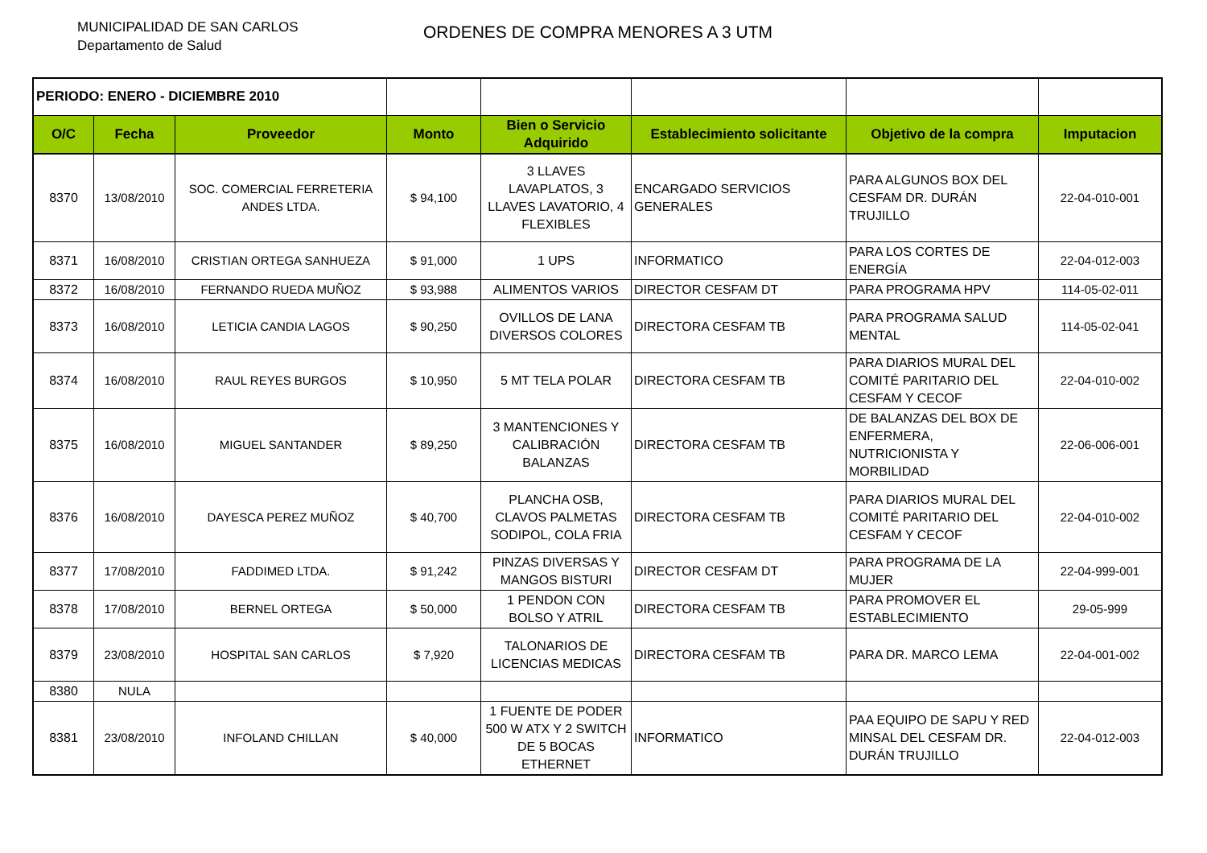MUNICIPALIDAD DE SAN CARLOS
Departamento de Salud
ORDENES DE COMPRA MENORES A 3 UTM
| PERIODO: ENERO - DICIEMBRE 2010 | | | | | | | |
| O/C | Fecha | Proveedor | Monto | Bien o Servicio Adquirido | Establecimiento solicitante | Objetivo de la compra | Imputacion |
| 8370 | 13/08/2010 | SOC. COMERCIAL FERRETERIA ANDES LTDA. | $ 94,100 | 3 LLAVES LAVAPLATOS, 3 LLAVES LAVATORIO, 4 FLEXIBLES | ENCARGADO SERVICIOS GENERALES | PARA ALGUNOS BOX DEL CESFAM DR. DURÁN TRUJILLO | 22-04-010-001 |
| 8371 | 16/08/2010 | CRISTIAN ORTEGA SANHUEZA | $ 91,000 | 1 UPS | INFORMATICO | PARA LOS CORTES DE ENERGÍA | 22-04-012-003 |
| 8372 | 16/08/2010 | FERNANDO RUEDA MUÑOZ | $ 93,988 | ALIMENTOS VARIOS | DIRECTOR CESFAM DT | PARA PROGRAMA HPV | 114-05-02-011 |
| 8373 | 16/08/2010 | LETICIA CANDIA LAGOS | $ 90,250 | OVILLOS DE LANA DIVERSOS COLORES | DIRECTORA CESFAM TB | PARA PROGRAMA SALUD MENTAL | 114-05-02-041 |
| 8374 | 16/08/2010 | RAUL REYES BURGOS | $ 10,950 | 5 MT TELA POLAR | DIRECTORA CESFAM TB | PARA DIARIOS MURAL DEL COMITÉ PARITARIO DEL CESFAM Y CECOF | 22-04-010-002 |
| 8375 | 16/08/2010 | MIGUEL SANTANDER | $ 89,250 | 3 MANTENCIONES Y CALIBRACIÓN BALANZAS | DIRECTORA CESFAM TB | DE BALANZAS DEL BOX DE ENFERMERA, NUTRICIONISTA Y MORBILIDAD | 22-06-006-001 |
| 8376 | 16/08/2010 | DAYESCA PEREZ MUÑOZ | $ 40,700 | PLANCHA OSB, CLAVOS PALMETAS SODIPOL, COLA FRIA | DIRECTORA CESFAM TB | PARA DIARIOS MURAL DEL COMITÉ PARITARIO DEL CESFAM Y CECOF | 22-04-010-002 |
| 8377 | 17/08/2010 | FADDIMED LTDA. | $ 91,242 | PINZAS DIVERSAS Y MANGOS BISTURI | DIRECTOR CESFAM DT | PARA PROGRAMA DE LA MUJER | 22-04-999-001 |
| 8378 | 17/08/2010 | BERNEL ORTEGA | $ 50,000 | 1 PENDON CON BOLSO Y ATRIL | DIRECTORA CESFAM TB | PARA PROMOVER EL ESTABLECIMIENTO | 29-05-999 |
| 8379 | 23/08/2010 | HOSPITAL SAN CARLOS | $ 7,920 | TALONARIOS DE LICENCIAS MEDICAS | DIRECTORA CESFAM TB | PARA DR. MARCO LEMA | 22-04-001-002 |
| 8380 | NULA | | | | | | |
| 8381 | 23/08/2010 | INFOLAND CHILLAN | $ 40,000 | 1 FUENTE DE PODER 500 W ATX Y 2 SWITCH DE 5 BOCAS ETHERNET | INFORMATICO | PAA EQUIPO DE SAPU Y RED MINSAL DEL CESFAM DR. DURÁN TRUJILLO | 22-04-012-003 |